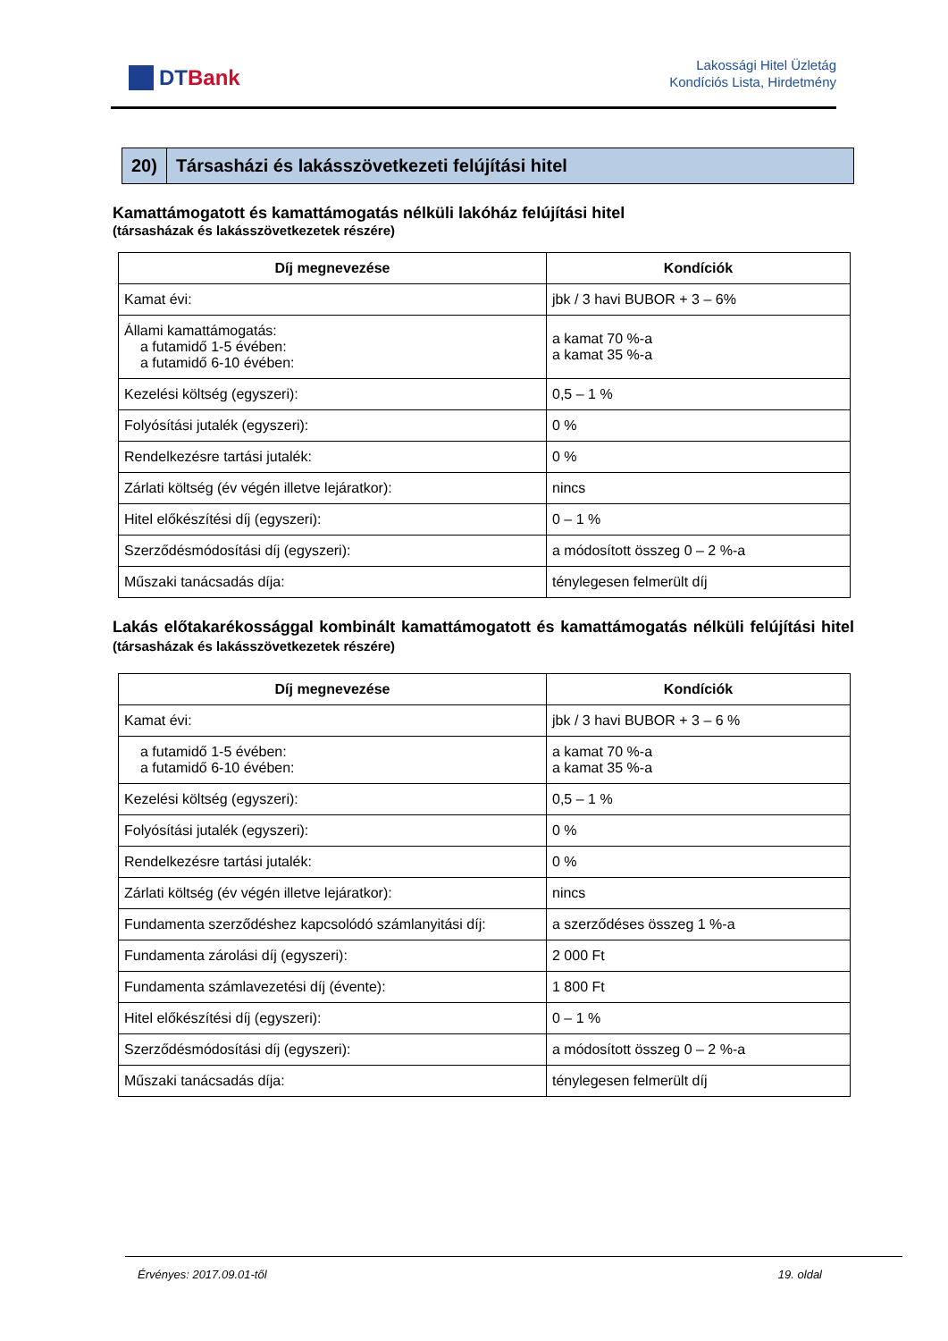DT Bank
Lakossági Hitel Üzletág
Kondíciós Lista, Hirdetmény
20) Társasházi és lakásszövetkezeti felújítási hitel
Kamattámogatott és kamattámogatás nélküli lakóház felújítási hitel
(társasházak és lakásszövetkezetek részére)
| Díj megnevezése | Kondíciók |
| --- | --- |
| Kamat évi: | jbk / 3 havi BUBOR + 3 – 6% |
| Állami kamattámogatás: a futamidő 1-5 évében: a futamidő 6-10 évében: | a kamat 70 %-a a kamat 35 %-a |
| Kezelési költség (egyszeri): | 0,5 – 1 % |
| Folyósítási jutalék (egyszeri): | 0 % |
| Rendelkezésre tartási jutalék: | 0 % |
| Zárlati költség (év végén illetve lejáratkor): | nincs |
| Hitel előkészítési díj (egyszeri): | 0 – 1 % |
| Szerződésmódosítási díj (egyszeri): | a módosított összeg 0 – 2 %-a |
| Műszaki tanácsadás díja: | ténylegesen felmerült díj |
Lakás előtakarékossággal kombinált kamattámogatott és kamattámogatás nélküli felújítási hitel (társasházak és lakásszövetkezetek részére)
| Díj megnevezése | Kondíciók |
| --- | --- |
| Kamat évi: | jbk / 3 havi BUBOR + 3 – 6 % |
| a futamidő 1-5 évében: a futamidő 6-10 évében: | a kamat 70 %-a a kamat 35 %-a |
| Kezelési költség (egyszeri): | 0,5 – 1 % |
| Folyósítási jutalék (egyszeri): | 0 % |
| Rendelkezésre tartási jutalék: | 0 % |
| Zárlati költség (év végén illetve lejáratkor): | nincs |
| Fundamenta szerződéshez kapcsolódó számlanyitási díj: | a szerződéses összeg 1 %-a |
| Fundamenta zárolási díj (egyszeri): | 2 000 Ft |
| Fundamenta számlavezetési díj (évente): | 1 800 Ft |
| Hitel előkészítési díj (egyszeri): | 0 – 1 % |
| Szerződésmódosítási díj (egyszeri): | a módosított összeg 0 – 2 %-a |
| Műszaki tanácsadás díja: | ténylegesen felmerült díj |
Érvényes: 2017.09.01-től 19. oldal